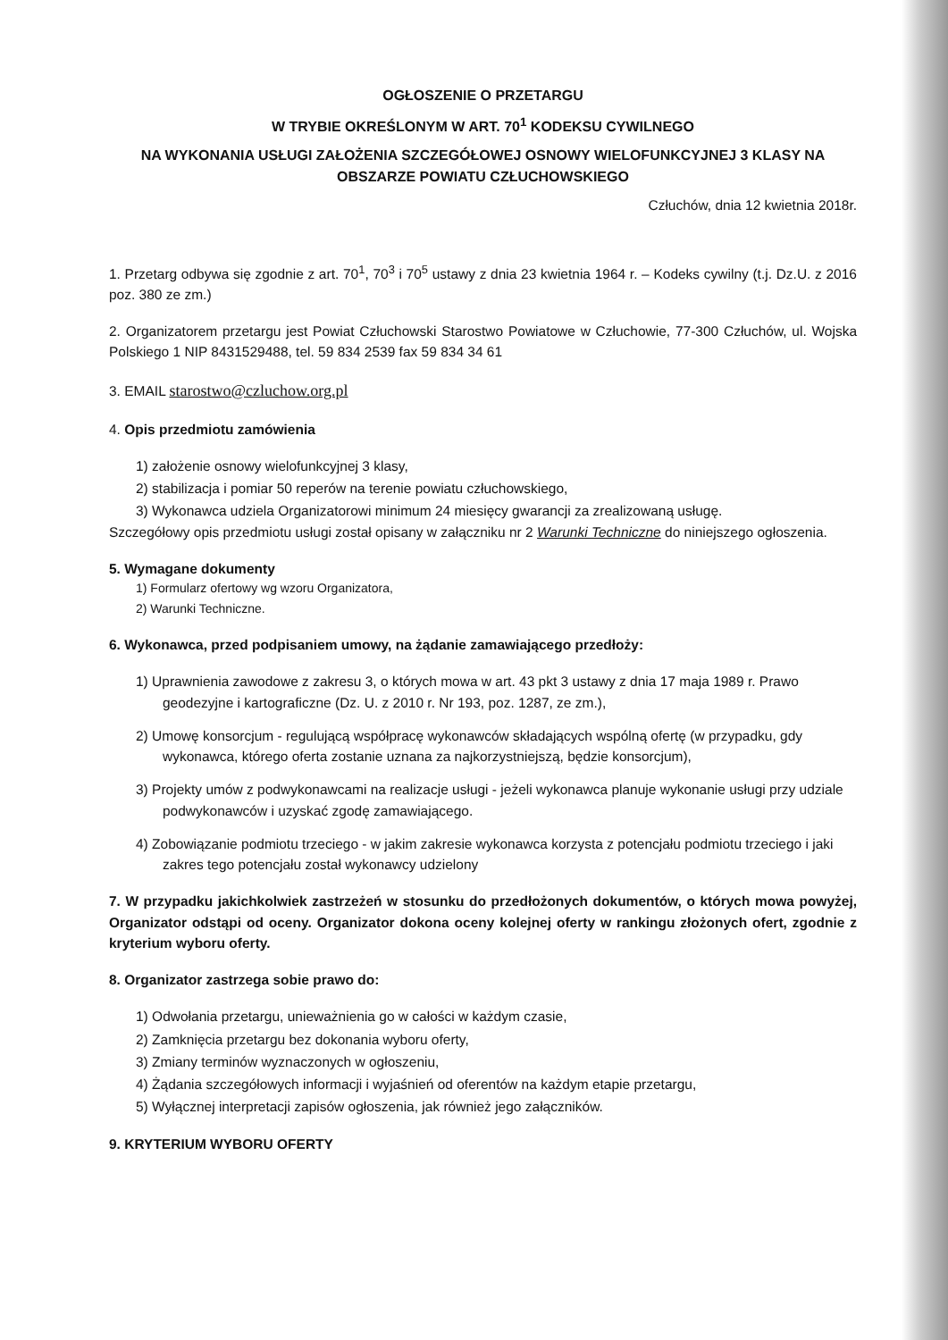OGŁOSZENIE O PRZETARGU
W TRYBIE OKREŚLONYM W ART. 70<sup>1</sup> KODEKSU CYWILNEGO
NA WYKONANIA USŁUGI ZAŁOŻENIA SZCZEGÓŁOWEJ OSNOWY WIELOFUNKCYJNEJ 3 KLASY NA OBSZARZE POWIATU CZŁUCHOWSKIEGO
Człuchów, dnia 12 kwietnia 2018r.
1. Przetarg odbywa się zgodnie z art. 70<sup>1</sup>, 70<sup>3</sup> i 70<sup>5</sup> ustawy z dnia 23 kwietnia 1964 r. – Kodeks cywilny (t.j. Dz.U. z 2016 poz. 380 ze zm.)
2. Organizatorem przetargu jest Powiat Człuchowski Starostwo Powiatowe w Człuchowie, 77-300 Człuchów, ul. Wojska Polskiego 1 NIP 8431529488, tel. 59 834 2539 fax 59 834 34 61
3. EMAIL starostwo@czluchow.org.pl
4. Opis przedmiotu zamówienia
1) założenie osnowy wielofunkcyjnej 3 klasy,
2) stabilizacja i pomiar 50 reperów na terenie powiatu człuchowskiego,
3) Wykonawca udziela Organizatorowi minimum 24 miesięcy gwarancji za zrealizowaną usługę.
Szczegółowy opis przedmiotu usługi został opisany w załączniku nr 2 Warunki Techniczne do niniejszego ogłoszenia.
5. Wymagane dokumenty
1) Formularz ofertowy wg wzoru Organizatora,
2) Warunki Techniczne.
6. Wykonawca, przed podpisaniem umowy, na żądanie zamawiającego przedłoży:
1) Uprawnienia zawodowe z zakresu 3, o których mowa w art. 43 pkt 3 ustawy z dnia 17 maja 1989 r. Prawo geodezyjne i kartograficzne (Dz. U. z 2010 r. Nr 193, poz. 1287, ze zm.),
2) Umowę konsorcjum - regulującą współpracę wykonawców składających wspólną ofertę (w przypadku, gdy wykonawca, którego oferta zostanie uznana za najkorzystniejszą, będzie konsorcjum),
3) Projekty umów z podwykonawcami na realizacje usługi - jeżeli wykonawca planuje wykonanie usługi przy udziale podwykonawców i uzyskać zgodę zamawiającego.
4) Zobowiązanie podmiotu trzeciego - w jakim zakresie wykonawca korzysta z potencjału podmiotu trzeciego i jaki zakres tego potencjału został wykonawcy udzielony
7. W przypadku jakichkolwiek zastrzeżeń w stosunku do przedłożonych dokumentów, o których mowa powyżej, Organizator odstąpi od oceny. Organizator dokona oceny kolejnej oferty w rankingu złożonych ofert, zgodnie z kryterium wyboru oferty.
8. Organizator zastrzega sobie prawo do:
1) Odwołania przetargu, unieważnienia go w całości w każdym czasie,
2) Zamknięcia przetargu bez dokonania wyboru oferty,
3) Zmiany terminów wyznaczonych w ogłoszeniu,
4) Żądania szczegółowych informacji i wyjaśnień od oferentów na każdym etapie przetargu,
5) Wyłącznej interpretacji zapisów ogłoszenia, jak również jego załączników.
9. KRYTERIUM WYBORU OFERTY